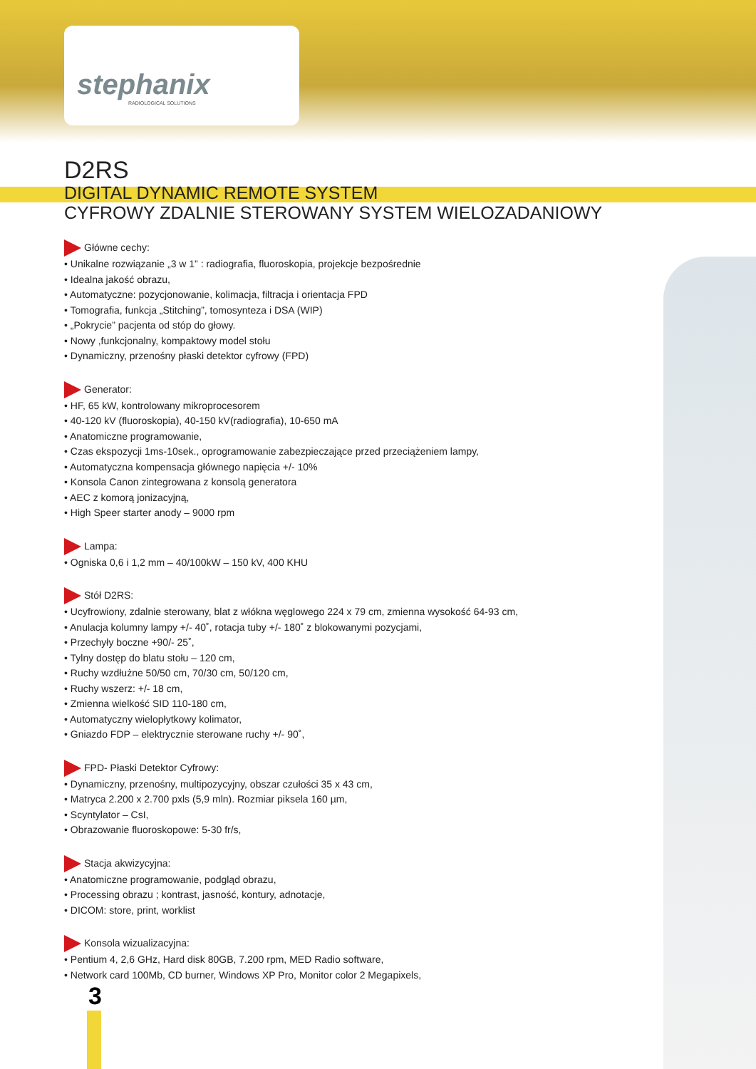stephanix
RADIOLOGICAL SOLUTIONS
D2RS
DIGITAL DYNAMIC REMOTE SYSTEM
CYFROWY ZDALNIE STEROWANY SYSTEM WIELOZADANIOWY
Główne cechy:
• Unikalne rozwiązanie „3 w 1” : radiografia, fluoroskopia, projekcje bezpośrednie
• Idealna jakość obrazu,
• Automatyczne: pozycjonowanie, kolimacja, filtracja i orientacja FPD
• Tomografia, funkcja „Stitching”, tomosynteza i DSA (WIP)
• „Pokrycie” pacjenta od stóp do głowy.
• Nowy ,funkcjonalny, kompaktowy model stołu
• Dynamiczny, przenośny płaski detektor cyfrowy (FPD)
Generator:
• HF, 65 kW, kontrolowany mikroprocesorem
• 40-120 kV (fluoroskopia), 40-150 kV(radiografia), 10-650 mA
• Anatomiczne programowanie,
• Czas ekspozycji 1ms-10sek., oprogramowanie zabezpieczające przed przeciążeniem lampy,
• Automatyczna kompensacja głównego napięcia +/- 10%
• Konsola Canon zintegrowana z konsolą generatora
• AEC z komorą jonizacyjną,
• High Speer starter anody – 9000 rpm
Lampa:
• Ogniska 0,6 i 1,2 mm – 40/100kW – 150 kV, 400 KHU
Stół D2RS:
• Ucyfrowiony, zdalnie sterowany, blat z włókna węglowego 224 x 79 cm, zmienna wysokość 64-93 cm,
• Anulacja kolumny lampy +/- 40˚, rotacja tuby +/- 180˚ z blokowanymi pozycjami,
• Przechyły boczne +90/- 25˚,
• Tylny dostęp do blatu stołu – 120 cm,
• Ruchy wzdłużne 50/50 cm, 70/30 cm, 50/120 cm,
• Ruchy wszerz: +/- 18 cm,
• Zmienna wielkość SID 110-180 cm,
• Automatyczny wielopłytkowy kolimator,
• Gniazdo FDP – elektrycznie sterowane ruchy +/- 90˚,
FPD- Płaski Detektor Cyfrowy:
• Dynamiczny, przenośny, multipozycyjny, obszar czułości 35 x 43 cm,
• Matryca 2.200 x 2.700 pxls (5,9 mln). Rozmiar piksela 160 µm,
• Scyntylator – CsI,
• Obrazowanie fluoroskopowe: 5-30 fr/s,
Stacja akwizycyjna:
• Anatomiczne programowanie, podgląd obrazu,
• Processing obrazu ; kontrast, jasność, kontury, adnotacje,
• DICOM: store, print, worklist
Konsola wizualizacyjna:
• Pentium 4, 2,6 GHz, Hard disk 80GB, 7.200 rpm, MED Radio software,
• Network card 100Mb, CD burner, Windows XP Pro, Monitor color 2 Megapixels,
3